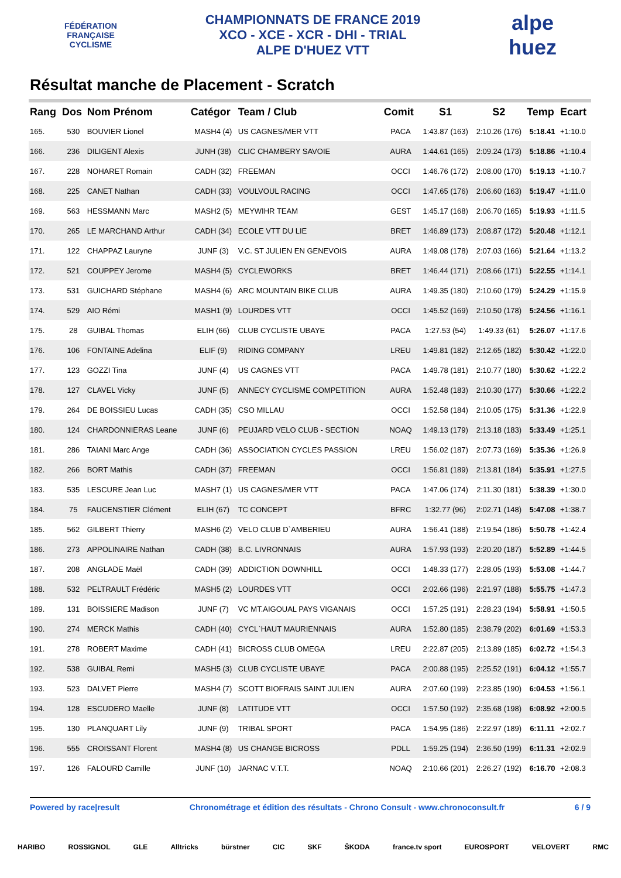FÉDÉRATION
FRANÇAISE
CYCLISME
CHAMPIONNATS DE FRANCE 2019
XCO - XCE - XCR - DHI - TRIAL
ALPE D'HUEZ VTT
alpe
huez
Résultat manche de Placement - Scratch
| Rang | Dos | Nom Prénom | Catégor | Team / Club | Comit | S1 | S2 | Temp | Ecart |
| --- | --- | --- | --- | --- | --- | --- | --- | --- | --- |
| 165. | 530 | BOUVIER Lionel | MASH4 (4) | US CAGNES/MER VTT | PACA | 1:43.87 (163) | 2:10.26 (176) | 5:18.41 | +1:10.0 |
| 166. | 236 | DILIGENT Alexis | JUNH (38) | CLIC CHAMBERY SAVOIE | AURA | 1:44.61 (165) | 2:09.24 (173) | 5:18.86 | +1:10.4 |
| 167. | 228 | NOHARET Romain | CADH (32) | FREEMAN | OCCI | 1:46.76 (172) | 2:08.00 (170) | 5:19.13 | +1:10.7 |
| 168. | 225 | CANET Nathan | CADH (33) | VOULVOUL RACING | OCCI | 1:47.65 (176) | 2:06.60 (163) | 5:19.47 | +1:11.0 |
| 169. | 563 | HESSMANN Marc | MASH2 (5) | MEYWIHR TEAM | GEST | 1:45.17 (168) | 2:06.70 (165) | 5:19.93 | +1:11.5 |
| 170. | 265 | LE MARCHAND Arthur | CADH (34) | ECOLE VTT DU LIE | BRET | 1:46.89 (173) | 2:08.87 (172) | 5:20.48 | +1:12.1 |
| 171. | 122 | CHAPPAZ Lauryne | JUNF (3) | V.C. ST JULIEN EN GENEVOIS | AURA | 1:49.08 (178) | 2:07.03 (166) | 5:21.64 | +1:13.2 |
| 172. | 521 | COUPPEY Jerome | MASH4 (5) | CYCLEWORKS | BRET | 1:46.44 (171) | 2:08.66 (171) | 5:22.55 | +1:14.1 |
| 173. | 531 | GUICHARD Stéphane | MASH4 (6) | ARC MOUNTAIN BIKE CLUB | AURA | 1:49.35 (180) | 2:10.60 (179) | 5:24.29 | +1:15.9 |
| 174. | 529 | AIO Rémi | MASH1 (9) | LOURDES VTT | OCCI | 1:45.52 (169) | 2:10.50 (178) | 5:24.56 | +1:16.1 |
| 175. | 28 | GUIBAL Thomas | ELIH (66) | CLUB CYCLISTE UBAYE | PACA | 1:27.53 (54) | 1:49.33 (61) | 5:26.07 | +1:17.6 |
| 176. | 106 | FONTAINE Adelina | ELIF (9) | RIDING COMPANY | LREU | 1:49.81 (182) | 2:12.65 (182) | 5:30.42 | +1:22.0 |
| 177. | 123 | GOZZI Tina | JUNF (4) | US CAGNES VTT | PACA | 1:49.78 (181) | 2:10.77 (180) | 5:30.62 | +1:22.2 |
| 178. | 127 | CLAVEL Vicky | JUNF (5) | ANNECY CYCLISME COMPETITION | AURA | 1:52.48 (183) | 2:10.30 (177) | 5:30.66 | +1:22.2 |
| 179. | 264 | DE BOISSIEU Lucas | CADH (35) | CSO MILLAU | OCCI | 1:52.58 (184) | 2:10.05 (175) | 5:31.36 | +1:22.9 |
| 180. | 124 | CHARDONNIERAS Leane | JUNF (6) | PEUJARD VELO CLUB - SECTION | NOAQ | 1:49.13 (179) | 2:13.18 (183) | 5:33.49 | +1:25.1 |
| 181. | 286 | TAIANI Marc Ange | CADH (36) | ASSOCIATION CYCLES PASSION | LREU | 1:56.02 (187) | 2:07.73 (169) | 5:35.36 | +1:26.9 |
| 182. | 266 | BORT Mathis | CADH (37) | FREEMAN | OCCI | 1:56.81 (189) | 2:13.81 (184) | 5:35.91 | +1:27.5 |
| 183. | 535 | LESCURE Jean Luc | MASH7 (1) | US CAGNES/MER VTT | PACA | 1:47.06 (174) | 2:11.30 (181) | 5:38.39 | +1:30.0 |
| 184. | 75 | FAUCENSTIER Clément | ELIH (67) | TC CONCEPT | BFRC | 1:32.77 (96) | 2:02.71 (148) | 5:47.08 | +1:38.7 |
| 185. | 562 | GILBERT Thierry | MASH6 (2) | VELO CLUB D`AMBERIEU | AURA | 1:56.41 (188) | 2:19.54 (186) | 5:50.78 | +1:42.4 |
| 186. | 273 | APPOLINAIRE Nathan | CADH (38) | B.C. LIVRONNAIS | AURA | 1:57.93 (193) | 2:20.20 (187) | 5:52.89 | +1:44.5 |
| 187. | 208 | ANGLADE Maël | CADH (39) | ADDICTION DOWNHILL | OCCI | 1:48.33 (177) | 2:28.05 (193) | 5:53.08 | +1:44.7 |
| 188. | 532 | PELTRAULT Frédéric | MASH5 (2) | LOURDES VTT | OCCI | 2:02.66 (196) | 2:21.97 (188) | 5:55.75 | +1:47.3 |
| 189. | 131 | BOISSIERE Madison | JUNF (7) | VC MT.AIGOUAL PAYS VIGANAIS | OCCI | 1:57.25 (191) | 2:28.23 (194) | 5:58.91 | +1:50.5 |
| 190. | 274 | MERCK Mathis | CADH (40) | CYCL`HAUT MAURIENNAIS | AURA | 1:52.80 (185) | 2:38.79 (202) | 6:01.69 | +1:53.3 |
| 191. | 278 | ROBERT Maxime | CADH (41) | BICROSS CLUB OMEGA | LREU | 2:22.87 (205) | 2:13.89 (185) | 6:02.72 | +1:54.3 |
| 192. | 538 | GUIBAL Remi | MASH5 (3) | CLUB CYCLISTE UBAYE | PACA | 2:00.88 (195) | 2:25.52 (191) | 6:04.12 | +1:55.7 |
| 193. | 523 | DALVET Pierre | MASH4 (7) | SCOTT BIOFRAIS SAINT JULIEN | AURA | 2:07.60 (199) | 2:23.85 (190) | 6:04.53 | +1:56.1 |
| 194. | 128 | ESCUDERO Maelle | JUNF (8) | LATITUDE VTT | OCCI | 1:57.50 (192) | 2:35.68 (198) | 6:08.92 | +2:00.5 |
| 195. | 130 | PLANQUART Lily | JUNF (9) | TRIBAL SPORT | PACA | 1:54.95 (186) | 2:22.97 (189) | 6:11.11 | +2:02.7 |
| 196. | 555 | CROISSANT Florent | MASH4 (8) | US CHANGE BICROSS | PDLL | 1:59.25 (194) | 2:36.50 (199) | 6:11.31 | +2:02.9 |
| 197. | 126 | FALOURD Camille | JUNF (10) | JARNAC V.T.T. | NOAQ | 2:10.66 (201) | 2:26.27 (192) | 6:16.70 | +2:08.3 |
Powered by race|result Chronométrage et édition des résultats - Chrono Consult - www.chronoconsult.fr 6 / 9
HARIBO ROSSIGNOL GLE Alltricks bürstner CIC SKF ŠKODA france.tv sport EUROSPORT VELOVERT RMC